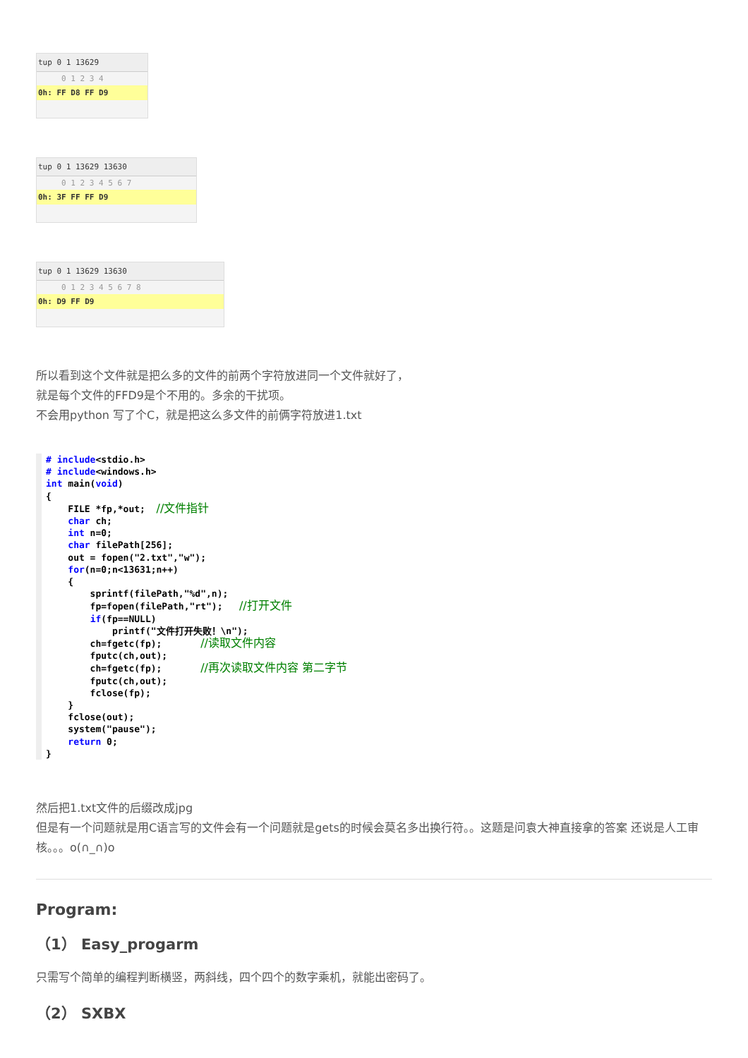tup 0 1 13629
0 1 2 3 4
0h: FF D8 FF D9
tup 0 1 13629 13630
0 1 2 3 4 5 6 7
0h: 3F FF FF D9
tup 0 1 13629 13630
0 1 2 3 4 5 6 7 8
0h: D9 FF D9
所以看到这个文件就是把么多的文件的前两个字符放进同一个文件就好了，
就是每个文件的FFD9是个不用的。多余的干扰项。
不会用python 写了个C，就是把这么多文件的前俩字符放进1.txt
# include<stdio.h>
# include<windows.h>
int main(void)
{
    FILE *fp,*out;  //文件指针
    char ch;
    int n=0;
    char filePath[256];
    out = fopen("2.txt","w");
    for(n=0;n<13631;n++)
    {
        sprintf(filePath,"%d",n);
        fp=fopen(filePath,"rt");   //打开文件
        if(fp==NULL)
            printf("文件打开失败！\n");
        ch=fgetc(fp);       //读取文件内容
        fputc(ch,out);
        ch=fgetc(fp);       //再次读取文件内容 第二字节
        fputc(ch,out);
        fclose(fp);
    }
    fclose(out);
    system("pause");
    return 0;
}
然后把1.txt文件的后缀改成jpg
但是有一个问题就是用C语言写的文件会有一个问题就是gets的时候会莫名多出换行符。。这题是问袁大神直接拿的答案 还说是人工审核。。。o(∩_∩)o
Program:
（1） Easy_progarm
只需写个简单的编程判断横竖，两斜线，四个四个的数字乘机，就能出密码了。
（2） SXBX